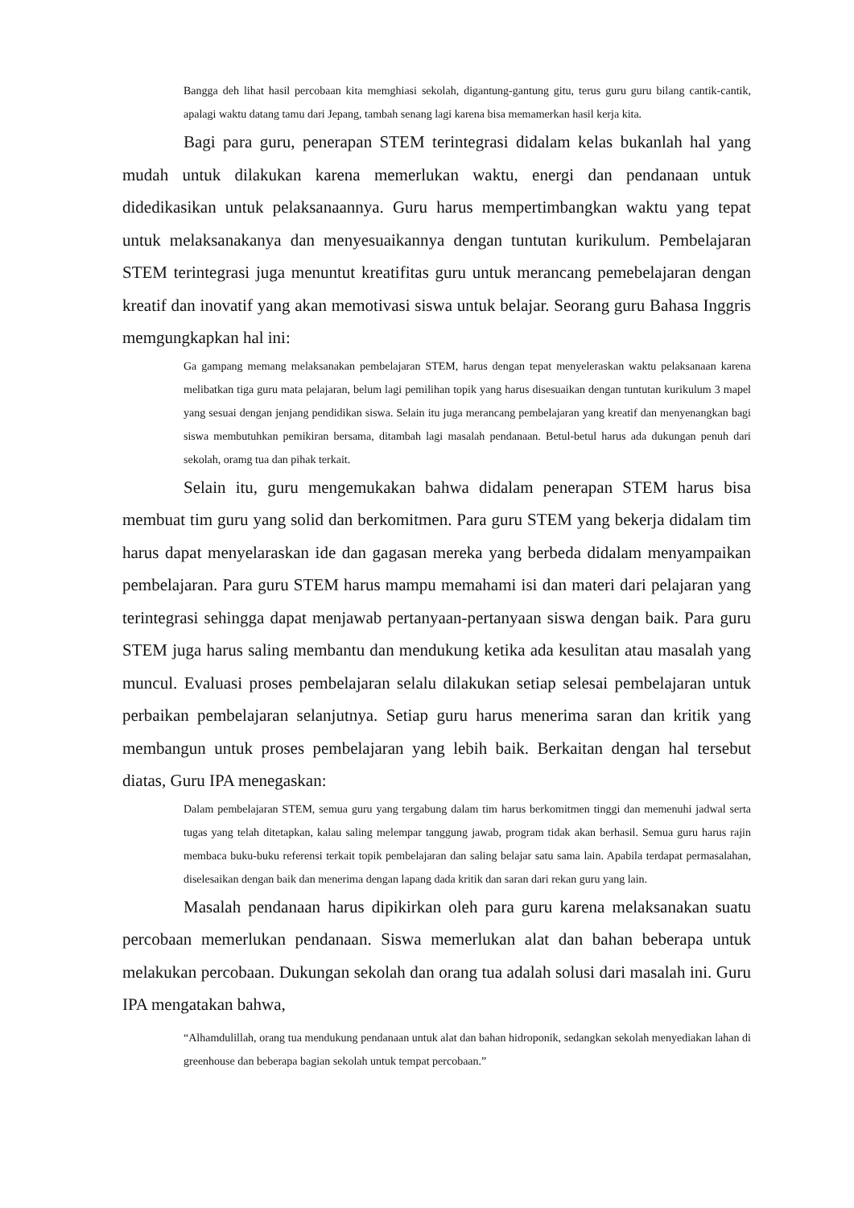Bangga deh lihat hasil percobaan kita memghiasi sekolah, digantung-gantung gitu, terus guru guru bilang cantik-cantik, apalagi waktu datang tamu dari Jepang, tambah senang lagi karena bisa memamerkan hasil kerja kita.
Bagi para guru, penerapan STEM terintegrasi didalam kelas bukanlah hal yang mudah untuk dilakukan karena memerlukan waktu, energi dan pendanaan untuk didedikasikan untuk pelaksanaannya. Guru harus mempertimbangkan waktu yang tepat untuk melaksanakanya dan menyesuaikannya dengan tuntutan kurikulum. Pembelajaran STEM terintegrasi juga menuntut kreatifitas guru untuk merancang pemebelajaran dengan kreatif dan inovatif yang akan memotivasi siswa untuk belajar. Seorang guru Bahasa Inggris memgungkapkan hal ini:
Ga gampang memang melaksanakan pembelajaran STEM, harus dengan tepat menyeleraskan waktu pelaksanaan karena melibatkan tiga guru mata pelajaran, belum lagi pemilihan topik yang harus disesuaikan dengan tuntutan kurikulum 3 mapel yang sesuai dengan jenjang pendidikan siswa. Selain itu juga merancang pembelajaran yang kreatif dan menyenangkan bagi siswa membutuhkan pemikiran bersama, ditambah lagi masalah pendanaan. Betul-betul harus ada dukungan penuh dari sekolah, oramg tua dan pihak terkait.
Selain itu, guru mengemukakan bahwa didalam penerapan STEM harus bisa membuat tim guru yang solid dan berkomitmen. Para guru STEM yang bekerja didalam tim harus dapat menyelaraskan ide dan gagasan mereka yang berbeda didalam menyampaikan pembelajaran. Para guru STEM harus mampu memahami isi dan materi dari pelajaran yang terintegrasi sehingga dapat menjawab pertanyaan-pertanyaan siswa dengan baik. Para guru STEM juga harus saling membantu dan mendukung ketika ada kesulitan atau masalah yang muncul. Evaluasi proses pembelajaran selalu dilakukan setiap selesai pembelajaran untuk perbaikan pembelajaran selanjutnya. Setiap guru harus menerima saran dan kritik yang membangun untuk proses pembelajaran yang lebih baik. Berkaitan dengan hal tersebut diatas, Guru IPA menegaskan:
Dalam pembelajaran STEM, semua guru yang tergabung dalam tim harus berkomitmen tinggi dan memenuhi jadwal serta tugas yang telah ditetapkan, kalau saling melempar tanggung jawab, program tidak akan berhasil. Semua guru harus rajin membaca buku-buku referensi terkait topik pembelajaran dan saling belajar satu sama lain. Apabila terdapat permasalahan, diselesaikan dengan baik dan menerima dengan lapang dada kritik dan saran dari rekan guru yang lain.
Masalah pendanaan harus dipikirkan oleh para guru karena melaksanakan suatu percobaan memerlukan pendanaan. Siswa memerlukan alat dan bahan beberapa untuk melakukan percobaan. Dukungan sekolah dan orang tua adalah solusi dari masalah ini. Guru IPA mengatakan bahwa,
“Alhamdulillah, orang tua mendukung pendanaan untuk alat dan bahan hidroponik, sedangkan sekolah menyediakan lahan di greenhouse dan beberapa bagian sekolah untuk tempat percobaan.”